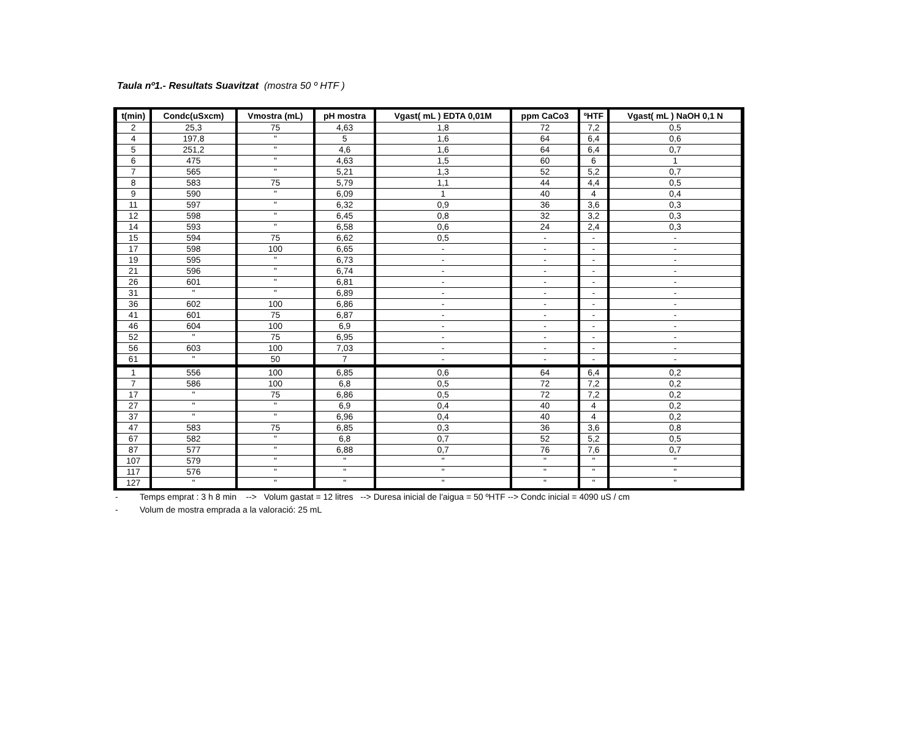Taula nº1.- Resultats Suavitzat (mostra 50 º HTF )
| t(min) | Condc(uSxcm) | Vmostra (mL) | pH mostra | Vgast( mL ) EDTA 0,01M | ppm CaCo3 | ºHTF | Vgast( mL ) NaOH 0,1 N |
| --- | --- | --- | --- | --- | --- | --- | --- |
| 2 | 25,3 | 75 | 4,63 | 1,8 | 72 | 7,2 | 0,5 |
| 4 | 197,8 | " | 5 | 1,6 | 64 | 6,4 | 0,6 |
| 5 | 251,2 | " | 4,6 | 1,6 | 64 | 6,4 | 0,7 |
| 6 | 475 | " | 4,63 | 1,5 | 60 | 6 | 1 |
| 7 | 565 | " | 5,21 | 1,3 | 52 | 5,2 | 0,7 |
| 8 | 583 | 75 | 5,79 | 1,1 | 44 | 4,4 | 0,5 |
| 9 | 590 | " | 6,09 | 1 | 40 | 4 | 0,4 |
| 11 | 597 | " | 6,32 | 0,9 | 36 | 3,6 | 0,3 |
| 12 | 598 | " | 6,45 | 0,8 | 32 | 3,2 | 0,3 |
| 14 | 593 | " | 6,58 | 0,6 | 24 | 2,4 | 0,3 |
| 15 | 594 | 75 | 6,62 | 0,5 | - | - | - |
| 17 | 598 | 100 | 6,65 | - | - | - | - |
| 19 | 595 | " | 6,73 | - | - | - | - |
| 21 | 596 | " | 6,74 | - | - | - | - |
| 26 | 601 | " | 6,81 | - | - | - | - |
| 31 | " | " | 6,89 | - | - | - | - |
| 36 | 602 | 100 | 6,86 | - | - | - | - |
| 41 | 601 | 75 | 6,87 | - | - | - | - |
| 46 | 604 | 100 | 6,9 | - | - | - | - |
| 52 | " | 75 | 6,95 | - | - | - | - |
| 56 | 603 | 100 | 7,03 | - | - | - | - |
| 61 | " | 50 | 7 | - | - | - | - |
| 1 | 556 | 100 | 6,85 | 0,6 | 64 | 6,4 | 0,2 |
| 7 | 586 | 100 | 6,8 | 0,5 | 72 | 7,2 | 0,2 |
| 17 | " | 75 | 6,86 | 0,5 | 72 | 7,2 | 0,2 |
| 27 | " | " | 6,9 | 0,4 | 40 | 4 | 0,2 |
| 37 | " | " | 6,96 | 0,4 | 40 | 4 | 0,2 |
| 47 | 583 | 75 | 6,85 | 0,3 | 36 | 3,6 | 0,8 |
| 67 | 582 | " | 6,8 | 0,7 | 52 | 5,2 | 0,5 |
| 87 | 577 | " | 6,88 | 0,7 | 76 | 7,6 | 0,7 |
| 107 | 579 | " | " | " | " | " | " |
| 117 | 576 | " | " | " | " | " | " |
| 127 | " | " | " | " | " | " | " |
- Temps emprat : 3 h 8 min --> Volum gastat = 12 litres --> Duresa inicial de l'aigua = 50 ºHTF --> Condc inicial = 4090 uS / cm
- Volum de mostra emprada a la valoració: 25 mL